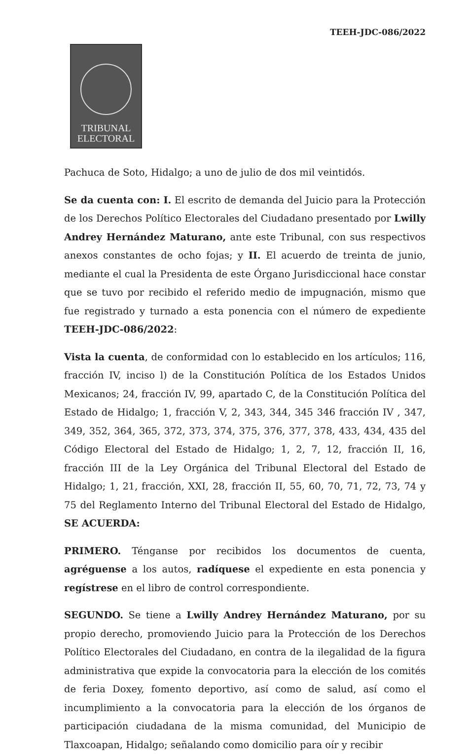TEEH-JDC-086/2022
TRIBUNAL
ELECTORAL
Pachuca de Soto, Hidalgo; a uno de julio de dos mil veintidós.
Se da cuenta con: I. El escrito de demanda del Juicio para la Protección de los Derechos Político Electorales del Ciudadano presentado por Lwilly Andrey Hernández Maturano, ante este Tribunal, con sus respectivos anexos constantes de ocho fojas; y II. El acuerdo de treinta de junio, mediante el cual la Presidenta de este Órgano Jurisdiccional hace constar que se tuvo por recibido el referido medio de impugnación, mismo que fue registrado y turnado a esta ponencia con el número de expediente TEEH-JDC-086/2022:
Vista la cuenta, de conformidad con lo establecido en los artículos; 116, fracción IV, inciso l) de la Constitución Política de los Estados Unidos Mexicanos; 24, fracción IV, 99, apartado C, de la Constitución Política del Estado de Hidalgo; 1, fracción V, 2, 343, 344, 345 346 fracción IV , 347, 349, 352, 364, 365, 372, 373, 374, 375, 376, 377, 378, 433, 434, 435 del Código Electoral del Estado de Hidalgo; 1, 2, 7, 12, fracción II, 16, fracción III de la Ley Orgánica del Tribunal Electoral del Estado de Hidalgo; 1, 21, fracción, XXI, 28, fracción II, 55, 60, 70, 71, 72, 73, 74 y 75 del Reglamento Interno del Tribunal Electoral del Estado de Hidalgo, SE ACUERDA:
PRIMERO. Ténganse por recibidos los documentos de cuenta, agréguense a los autos, radíquese el expediente en esta ponencia y regístrese en el libro de control correspondiente.
SEGUNDO. Se tiene a Lwilly Andrey Hernández Maturano, por su propio derecho, promoviendo Juicio para la Protección de los Derechos Político Electorales del Ciudadano, en contra de la ilegalidad de la figura administrativa que expide la convocatoria para la elección de los comités de feria Doxey, fomento deportivo, así como de salud, así como el incumplimiento a la convocatoria para la elección de los órganos de participación ciudadana de la misma comunidad, del Municipio de Tlaxcoapan, Hidalgo; señalando como domicilio para oír y recibir